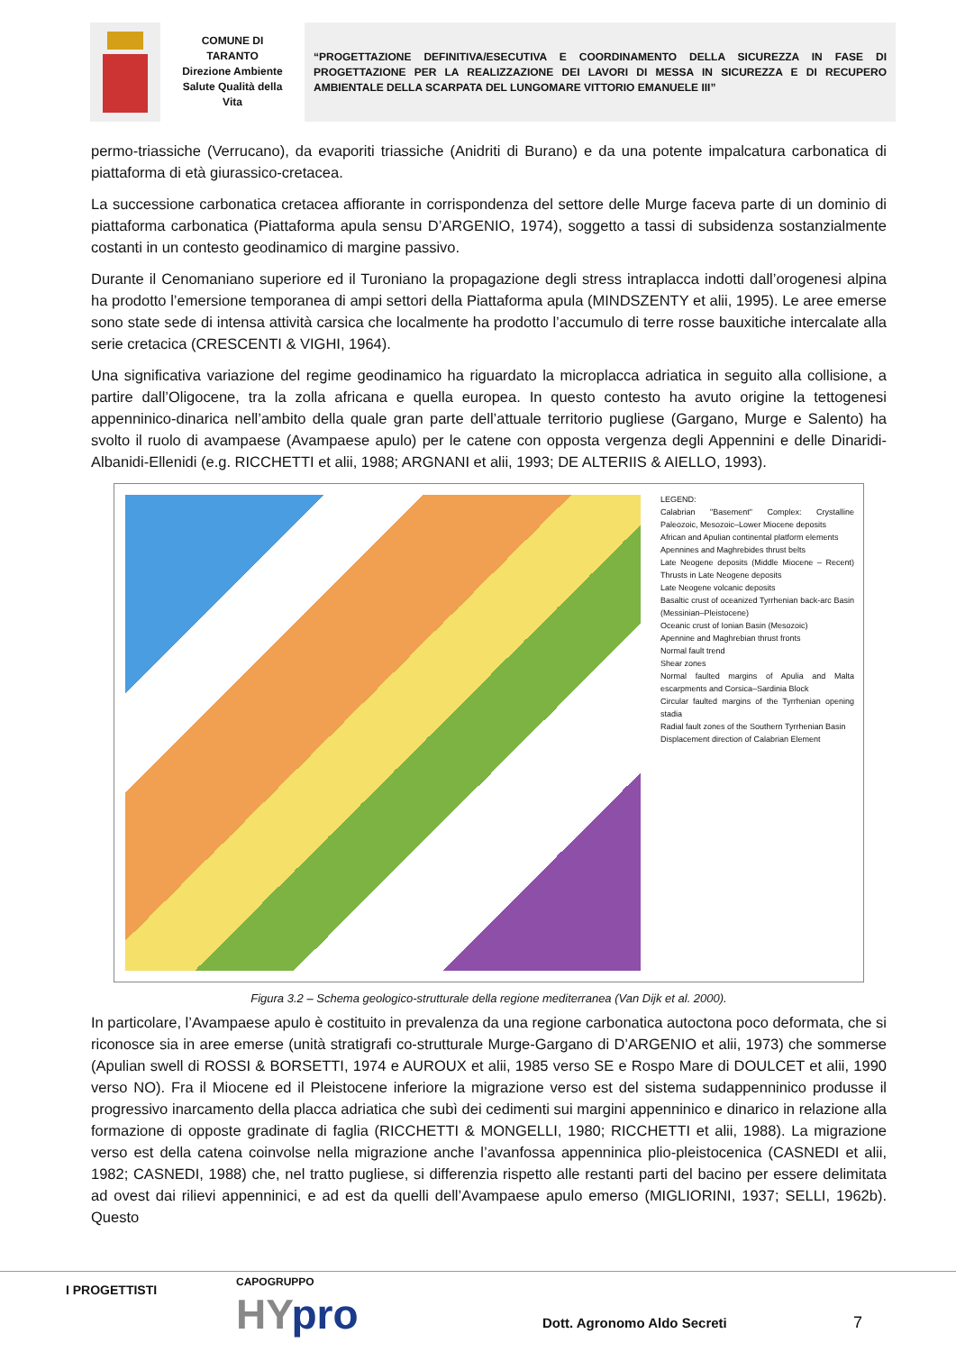COMUNE DI
TARANTO
Direzione Ambiente
Salute Qualità della
Vita
“PROGETTAZIONE DEFINITIVA/ESECUTIVA E COORDINAMENTO DELLA SICUREZZA IN FASE DI PROGETTAZIONE PER LA REALIZZAZIONE DEI LAVORI DI MESSA IN SICUREZZA E DI RECUPERO AMBIENTALE DELLA SCARPATA DEL LUNGOMARE VITTORIO EMANUELE III”
permo-triassiche (Verrucano), da evaporiti triassiche (Anidriti di Burano) e da una potente impalcatura carbonatica di piattaforma di età giurassico-cretacea.
La successione carbonatica cretacea affiorante in corrispondenza del settore delle Murge faceva parte di un dominio di piattaforma carbonatica (Piattaforma apula sensu D’ARGENIO, 1974), soggetto a tassi di subsidenza sostanzialmente costanti in un contesto geodinamico di margine passivo.
Durante il Cenomaniano superiore ed il Turoniano la propagazione degli stress intraplacca indotti dall’orogenesi alpina ha prodotto l’emersione temporanea di ampi settori della Piattaforma apula (MINDSZENTY et alii, 1995). Le aree emerse sono state sede di intensa attività carsica che localmente ha prodotto l’accumulo di terre rosse bauxitiche intercalate alla serie cretacica (CRESCENTI & VIGHI, 1964).
Una significativa variazione del regime geodinamico ha riguardato la microplacca adriatica in seguito alla collisione, a partire dall’Oligocene, tra la zolla africana e quella europea. In questo contesto ha avuto origine la tettogenesi appenninico-dinarica nell’ambito della quale gran parte dell’attuale territorio pugliese (Gargano, Murge e Salento) ha svolto il ruolo di avampaese (Avampaese apulo) per le catene con opposta vergenza degli Appennini e delle Dinaridi- Albanidi-Ellenidi (e.g. RICCHETTI et alii, 1988; ARGNANI et alii, 1993; DE ALTERIIS & AIELLO, 1993).
LEGEND:
Calabrian "Basement" Complex: Crystalline Paleozoic, Mesozoic–Lower Miocene deposits
African and Apulian continental platform elements
Apennines and Maghrebides thrust belts
Late Neogene deposits (Middle Miocene – Recent) Thrusts in Late Neogene deposits
Late Neogene volcanic deposits
Basaltic crust of oceanized Tyrrhenian back-arc Basin (Messinian–Pleistocene)
Oceanic crust of Ionian Basin (Mesozoic)
Apennine and Maghrebian thrust fronts
Normal fault trend
Shear zones
Normal faulted margins of Apulia and Malta escarpments and Corsica–Sardinia Block
Circular faulted margins of the Tyrrhenian opening stadia
Radial fault zones of the Southern Tyrrhenian Basin
Displacement direction of Calabrian Element
Figura 3.2 – Schema geologico-strutturale della regione mediterranea (Van Dijk et al. 2000).
In particolare, l’Avampaese apulo è costituito in prevalenza da una regione carbonatica autoctona poco deformata, che si riconosce sia in aree emerse (unità stratigrafi co-strutturale Murge-Gargano di D’ARGENIO et alii, 1973) che sommerse (Apulian swell di ROSSI & BORSETTI, 1974 e AUROUX et alii, 1985 verso SE e Rospo Mare di DOULCET et alii, 1990 verso NO). Fra il Miocene ed il Pleistocene inferiore la migrazione verso est del sistema sudappenninico produsse il progressivo inarcamento della placca adriatica che subì dei cedimenti sui margini appenninico e dinarico in relazione alla formazione di opposte gradinate di faglia (RICCHETTI & MONGELLI, 1980; RICCHETTI et alii, 1988). La migrazione verso est della catena coinvolse nella migrazione anche l’avanfossa appenninica plio-pleistocenica (CASNEDI et alii, 1982; CASNEDI, 1988) che, nel tratto pugliese, si differenzia rispetto alle restanti parti del bacino per essere delimitata ad ovest dai rilievi appenninici, e ad est da quelli dell’Avampaese apulo emerso (MIGLIORINI, 1937; SELLI, 1962b). Questo
I PROGETTISTI
CAPOGRUPPO
HYpro Dott. Agronomo Aldo Secreti 7